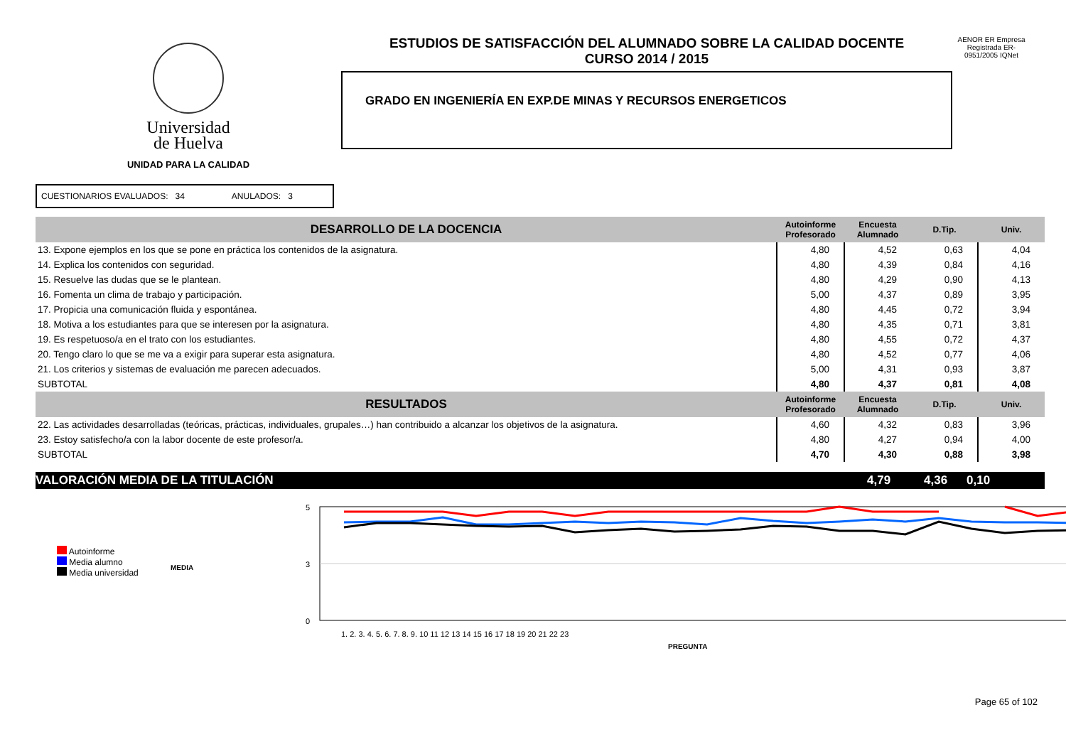Universidad
de Huelva
UNIDAD PARA LA CALIDAD
ESTUDIOS DE SATISFACCIÓN DEL ALUMNADO SOBRE LA CALIDAD DOCENTE
CURSO 2014 / 2015
GRADO EN INGENIERÍA EN EXP.DE MINAS Y RECURSOS ENERGETICOS
AENOR ER Empresa Registrada ER-0951/2005 IQNet
CUESTIONARIOS EVALUADOS: 34 ANULADOS: 3
| DESARROLLO DE LA DOCENCIA | Autoinforme Profesorado | Encuesta Alumnado | D.Tip. | Univ. |
| --- | --- | --- | --- | --- |
| 13. Expone ejemplos en los que se pone en práctica los contenidos de la asignatura. | 4,80 | 4,52 | 0,63 | 4,04 |
| 14. Explica los contenidos con seguridad. | 4,80 | 4,39 | 0,84 | 4,16 |
| 15. Resuelve las dudas que se le plantean. | 4,80 | 4,29 | 0,90 | 4,13 |
| 16. Fomenta un clima de trabajo y participación. | 5,00 | 4,37 | 0,89 | 3,95 |
| 17. Propicia una comunicación fluida y espontánea. | 4,80 | 4,45 | 0,72 | 3,94 |
| 18. Motiva a los estudiantes para que se interesen por la asignatura. | 4,80 | 4,35 | 0,71 | 3,81 |
| 19. Es respetuoso/a en el trato con los estudiantes. | 4,80 | 4,55 | 0,72 | 4,37 |
| 20. Tengo claro lo que se me va a exigir para superar esta asignatura. | 4,80 | 4,52 | 0,77 | 4,06 |
| 21. Los criterios y sistemas de evaluación me parecen adecuados. | 5,00 | 4,31 | 0,93 | 3,87 |
| SUBTOTAL | 4,80 | 4,37 | 0,81 | 4,08 |
| RESULTADOS | Autoinforme Profesorado | Encuesta Alumnado | D.Tip. | Univ. |
| 22. Las actividades desarrolladas (teóricas, prácticas, individuales, grupales…) han contribuido a alcanzar los objetivos de la asignatura. | 4,60 | 4,32 | 0,83 | 3,96 |
| 23. Estoy satisfecho/a con la labor docente de este profesor/a. | 4,80 | 4,27 | 0,94 | 4,00 |
| SUBTOTAL | 4,70 | 4,30 | 0,88 | 3,98 |
VALORACIÓN MEDIA DE LA TITULACIÓN 4,79 4,36 0,10
Autoinforme
Media alumno
Media universidad
MEDIA
5
3
0
1. 2. 3. 4. 5. 6. 7. 8. 9. 10 11 12 13 14 15 16 17 18 19 20 21 22 23
PREGUNTA
Page 65 of 102